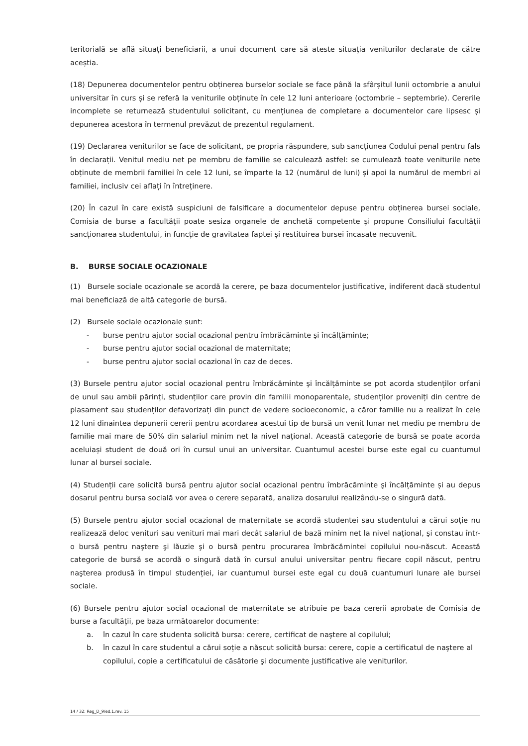teritorială se află situați beneficiarii, a unui document care să ateste situația veniturilor declarate de către aceștia.
(18) Depunerea documentelor pentru obținerea burselor sociale se face până la sfârșitul lunii octombrie a anului universitar în curs și se referă la veniturile obținute în cele 12 luni anterioare (octombrie – septembrie). Cererile incomplete se returnează studentului solicitant, cu mențiunea de completare a documentelor care lipsesc și depunerea acestora în termenul prevăzut de prezentul regulament.
(19) Declararea veniturilor se face de solicitant, pe propria răspundere, sub sancțiunea Codului penal pentru fals în declarații. Venitul mediu net pe membru de familie se calculează astfel: se cumulează toate veniturile nete obținute de membrii familiei în cele 12 luni, se împarte la 12 (numărul de luni) şi apoi la numărul de membri ai familiei, inclusiv cei aflați în întreținere.
(20) În cazul în care există suspiciuni de falsificare a documentelor depuse pentru obținerea bursei sociale, Comisia de burse a facultății poate sesiza organele de anchetă competente și propune Consiliului facultății sancționarea studentului, în funcție de gravitatea faptei și restituirea bursei încasate necuvenit.
B. BURSE SOCIALE OCAZIONALE
(1) Bursele sociale ocazionale se acordă la cerere, pe baza documentelor justificative, indiferent dacă studentul mai beneficiază de altă categorie de bursă.
(2) Bursele sociale ocazionale sunt:
- burse pentru ajutor social ocazional pentru îmbrăcăminte şi încălțăminte;
- burse pentru ajutor social ocazional de maternitate;
- burse pentru ajutor social ocazional în caz de deces.
(3) Bursele pentru ajutor social ocazional pentru îmbrăcăminte şi încălțăminte se pot acorda studenților orfani de unul sau ambii părinți, studenților care provin din familii monoparentale, studenților proveniți din centre de plasament sau studenților defavorizați din punct de vedere socioeconomic, a căror familie nu a realizat în cele 12 luni dinaintea depunerii cererii pentru acordarea acestui tip de bursă un venit lunar net mediu pe membru de familie mai mare de 50% din salariul minim net la nivel național. Această categorie de bursă se poate acorda aceluiași student de două ori în cursul unui an universitar. Cuantumul acestei burse este egal cu cuantumul lunar al bursei sociale.
(4) Studenții care solicită bursă pentru ajutor social ocazional pentru îmbrăcăminte şi încălțăminte și au depus dosarul pentru bursa socială vor avea o cerere separată, analiza dosarului realizându-se o singură dată.
(5) Bursele pentru ajutor social ocazional de maternitate se acordă studentei sau studentului a cărui soție nu realizează deloc venituri sau venituri mai mari decât salariul de bază minim net la nivel național, şi constau într-o bursă pentru naştere şi lăuzie şi o bursă pentru procurarea îmbrăcămintei copilului nou-născut. Această categorie de bursă se acordă o singură dată în cursul anului universitar pentru fiecare copil născut, pentru naşterea produsă în timpul studenției, iar cuantumul bursei este egal cu două cuantumuri lunare ale bursei sociale.
(6) Bursele pentru ajutor social ocazional de maternitate se atribuie pe baza cererii aprobate de Comisia de burse a facultății, pe baza următoarelor documente:
a. în cazul în care studenta solicită bursa: cerere, certificat de naştere al copilului;
b. în cazul în care studentul a cărui soție a născut solicită bursa: cerere, copie a certificatul de naştere al copilului, copie a certificatului de căsătorie şi documente justificative ale veniturilor.
14 / 32; Reg_D_9/ed.1,rev. 15